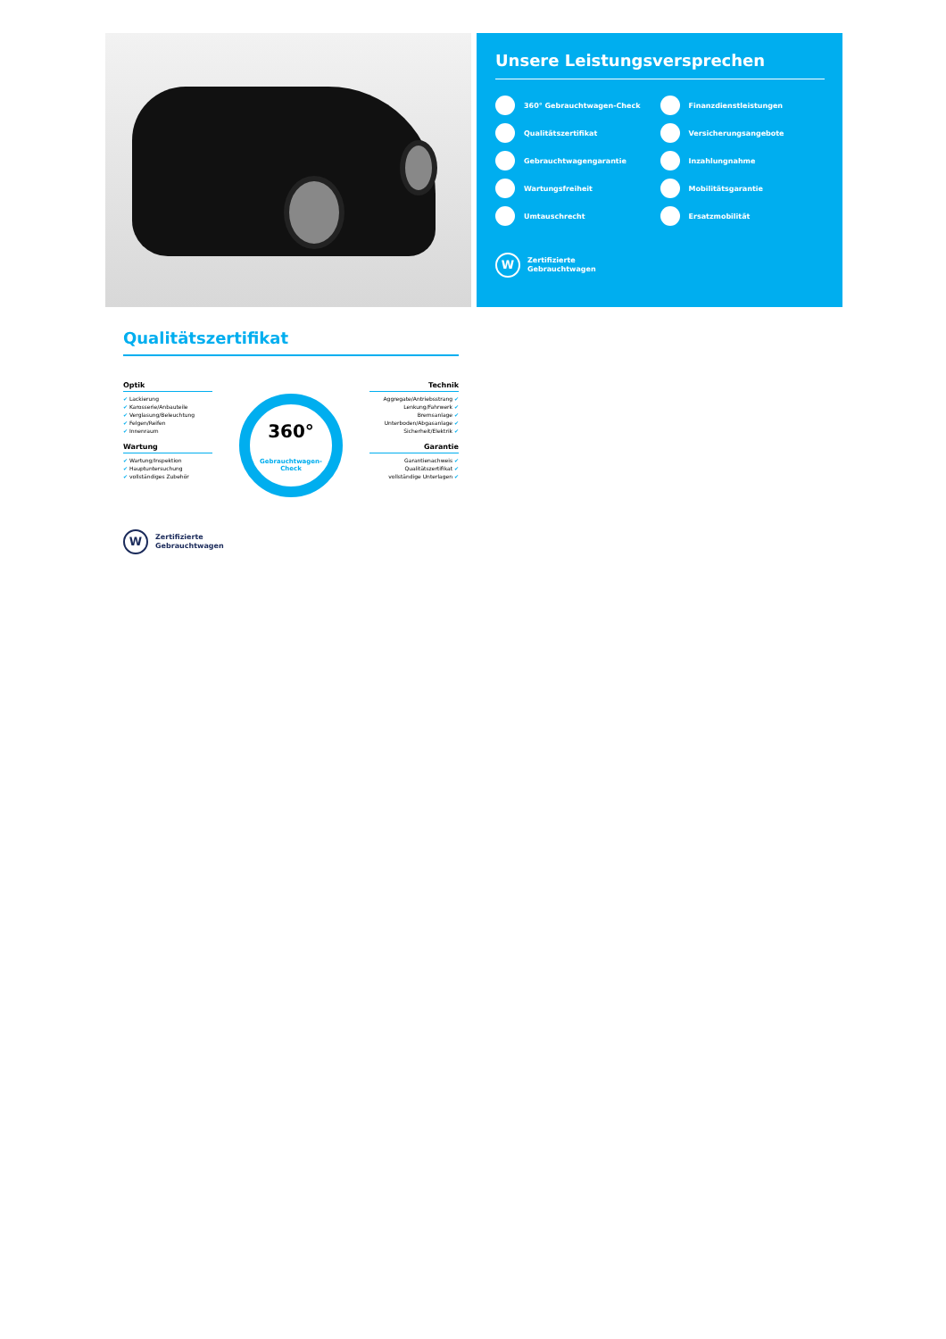Unsere Leistungsversprechen
360° Gebrauchtwagen-Check
Finanzdienstleistungen
Qualitätszertifikat
Versicherungsangebote
Gebrauchtwagengarantie
Inzahlungnahme
Wartungsfreiheit
Mobilitätsgarantie
Umtauschrecht
Ersatzmobilität
W
Zertifizierte
Gebrauchtwagen
Qualitätszertifikat
Optik
✔ Lackierung
✔ Karosserie/Anbauteile
✔ Verglasung/Beleuchtung
✔ Felgen/Reifen
✔ Innenraum
Wartung
✔ Wartung/Inspektion
✔ Hauptuntersuchung
✔ vollständiges Zubehör
360°
Gebrauchtwagen-Check
Technik
Aggregate/Antriebsstrang ✔
Lenkung/Fahrwerk ✔
Bremsanlage ✔
Unterboden/Abgasanlage ✔
Sicherheit/Elektrik ✔
Garantie
Garantienachweis ✔
Qualitätszertifikat ✔
vollständige Unterlagen ✔
W
Zertifizierte
Gebrauchtwagen